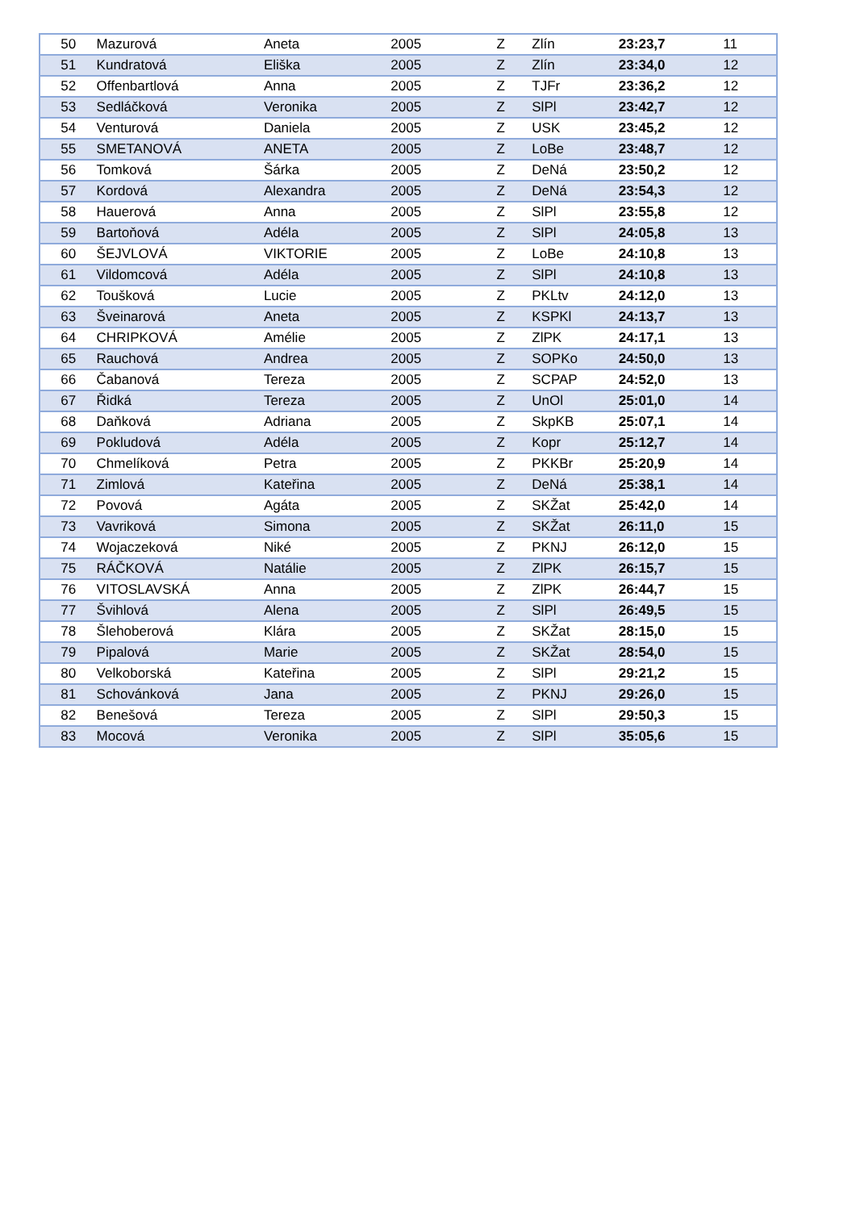| 50 | Mazurová | Aneta | 2005 | Z | Zlín | 23:23,7 | 11 |
| 51 | Kundratová | Eliška | 2005 | Z | Zlín | 23:34,0 | 12 |
| 52 | Offenbartlová | Anna | 2005 | Z | TJFr | 23:36,2 | 12 |
| 53 | Sedláčková | Veronika | 2005 | Z | SlPl | 23:42,7 | 12 |
| 54 | Venturová | Daniela | 2005 | Z | USK | 23:45,2 | 12 |
| 55 | SMETANOVÁ | ANETA | 2005 | Z | LoBe | 23:48,7 | 12 |
| 56 | Tomková | Šárka | 2005 | Z | DeNá | 23:50,2 | 12 |
| 57 | Kordová | Alexandra | 2005 | Z | DeNá | 23:54,3 | 12 |
| 58 | Hauerová | Anna | 2005 | Z | SlPl | 23:55,8 | 12 |
| 59 | Bartoňová | Adéla | 2005 | Z | SlPl | 24:05,8 | 13 |
| 60 | ŠEJVLOVÁ | VIKTORIE | 2005 | Z | LoBe | 24:10,8 | 13 |
| 61 | Vildomcová | Adéla | 2005 | Z | SlPl | 24:10,8 | 13 |
| 62 | Toušková | Lucie | 2005 | Z | PKLtv | 24:12,0 | 13 |
| 63 | Šveinarová | Aneta | 2005 | Z | KSPKl | 24:13,7 | 13 |
| 64 | CHRIPKOVÁ | Amélie | 2005 | Z | ZlPK | 24:17,1 | 13 |
| 65 | Rauchová | Andrea | 2005 | Z | SOPKo | 24:50,0 | 13 |
| 66 | Čabanová | Tereza | 2005 | Z | SCPAP | 24:52,0 | 13 |
| 67 | Řidká | Tereza | 2005 | Z | UnOl | 25:01,0 | 14 |
| 68 | Daňková | Adriana | 2005 | Z | SkpKB | 25:07,1 | 14 |
| 69 | Pokludová | Adéla | 2005 | Z | Kopr | 25:12,7 | 14 |
| 70 | Chmelíková | Petra | 2005 | Z | PKKBr | 25:20,9 | 14 |
| 71 | Zimlová | Kateřina | 2005 | Z | DeNá | 25:38,1 | 14 |
| 72 | Povová | Agáta | 2005 | Z | SKŽat | 25:42,0 | 14 |
| 73 | Vavriková | Simona | 2005 | Z | SKŽat | 26:11,0 | 15 |
| 74 | Wojaczeková | Niké | 2005 | Z | PKNJ | 26:12,0 | 15 |
| 75 | RÁČKOVÁ | Natálie | 2005 | Z | ZlPK | 26:15,7 | 15 |
| 76 | VITOSLAVSKÁ | Anna | 2005 | Z | ZlPK | 26:44,7 | 15 |
| 77 | Švihlová | Alena | 2005 | Z | SlPl | 26:49,5 | 15 |
| 78 | Šlehoberová | Klára | 2005 | Z | SKŽat | 28:15,0 | 15 |
| 79 | Pipalová | Marie | 2005 | Z | SKŽat | 28:54,0 | 15 |
| 80 | Velkoborská | Kateřina | 2005 | Z | SlPl | 29:21,2 | 15 |
| 81 | Schovánková | Jana | 2005 | Z | PKNJ | 29:26,0 | 15 |
| 82 | Benešová | Tereza | 2005 | Z | SlPl | 29:50,3 | 15 |
| 83 | Mocová | Veronika | 2005 | Z | SlPl | 35:05,6 | 15 |